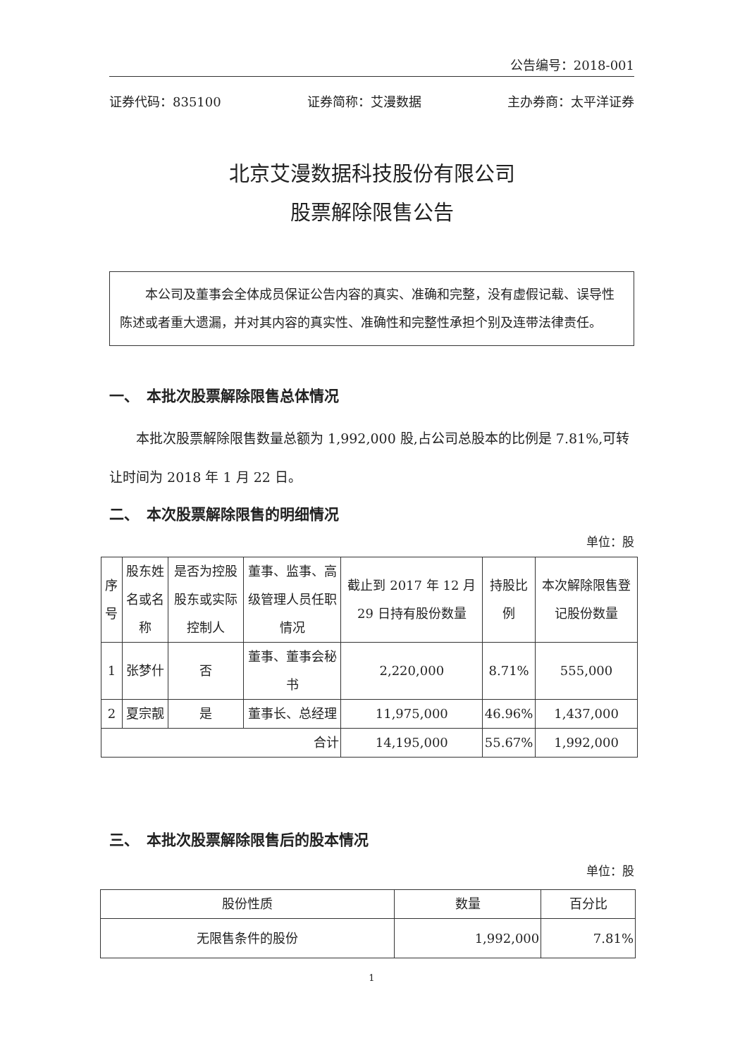公告编号：2018-001
证券代码：835100 证券简称：艾漫数据 主办券商：太平洋证券
北京艾漫数据科技股份有限公司
股票解除限售公告
本公司及董事会全体成员保证公告内容的真实、准确和完整，没有虚假记载、误导性陈述或者重大遗漏，并对其内容的真实性、准确性和完整性承担个别及连带法律责任。
一、　本批次股票解除限售总体情况
本批次股票解除限售数量总额为 1,992,000 股,占公司总股本的比例是 7.81%,可转让时间为 2018 年 1 月 22 日。
二、　本次股票解除限售的明细情况
单位：股
| 序号 | 股东姓名或名称 | 是否为控股股东或实际控制人 | 董事、监事、高级管理人员任职情况 | 截止到 2017 年 12 月 29 日持有股份数量 | 持股比例 | 本次解除限售登记股份数量 |
| --- | --- | --- | --- | --- | --- | --- |
| 1 | 张梦什 | 否 | 董事、董事会秘书 | 2,220,000 | 8.71% | 555,000 |
| 2 | 夏宗靓 | 是 | 董事长、总经理 | 11,975,000 | 46.96% | 1,437,000 |
| 合计 | | | | 14,195,000 | 55.67% | 1,992,000 |
三、　本批次股票解除限售后的股本情况
单位：股
| 股份性质 | 数量 | 百分比 |
| --- | --- | --- |
| 无限售条件的股份 | 1,992,000 | 7.81% |
1